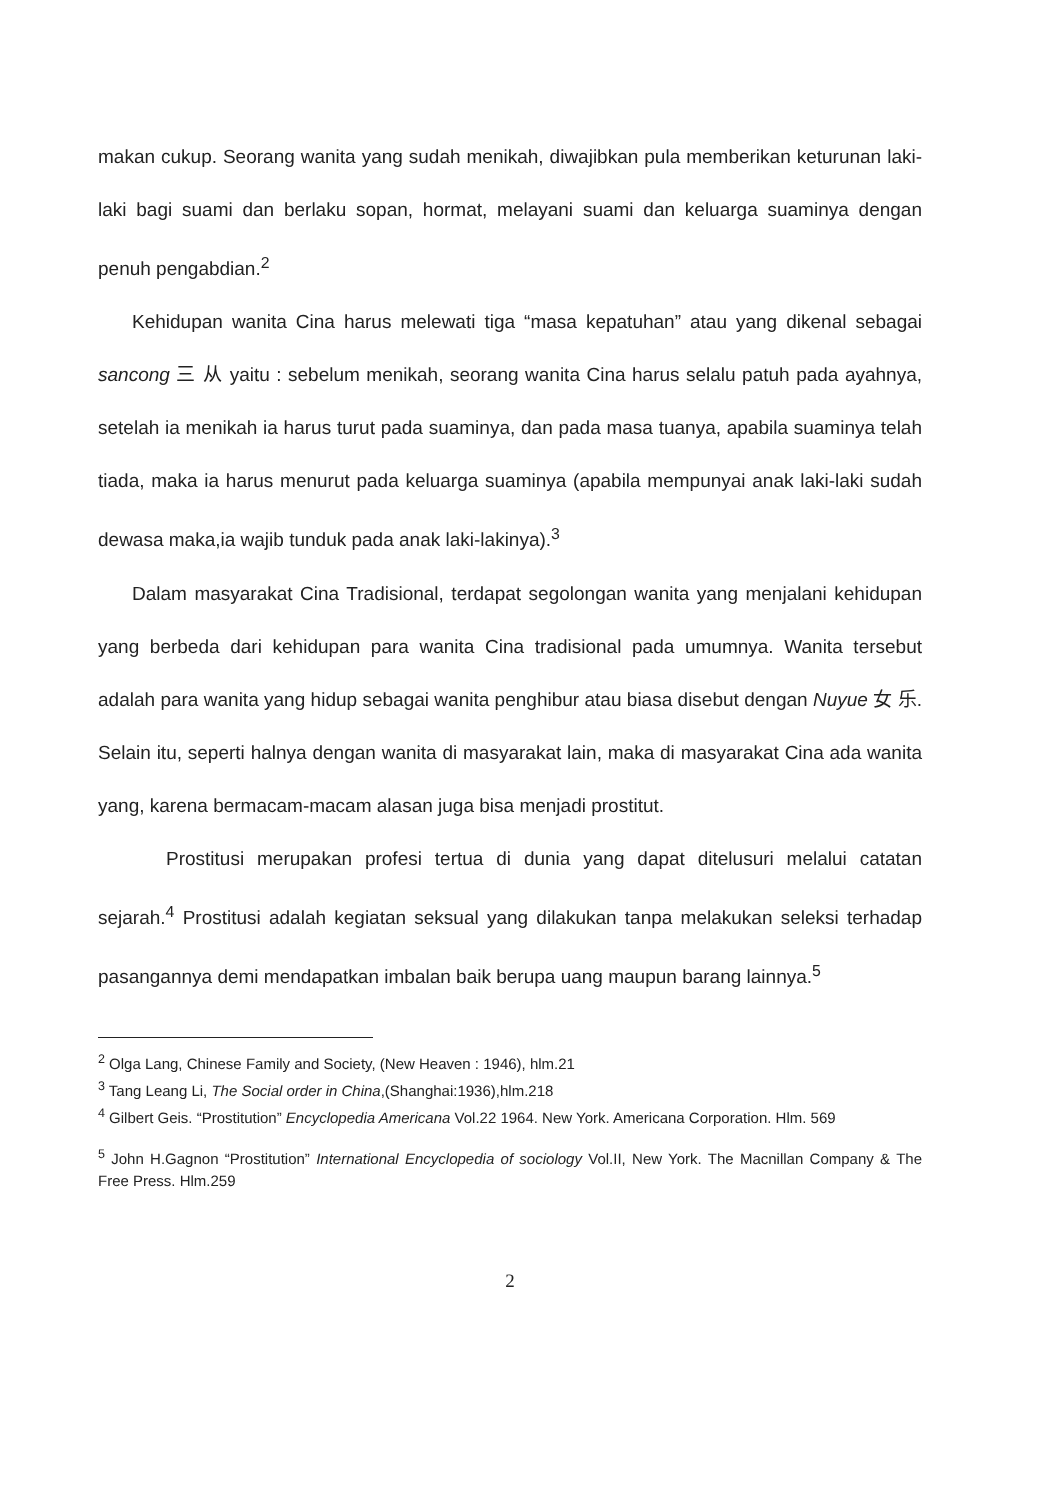makan cukup. Seorang wanita yang sudah menikah, diwajibkan pula memberikan keturunan laki-laki bagi suami dan berlaku sopan, hormat, melayani suami dan keluarga suaminya dengan penuh pengabdian.<sup>2</sup>
Kehidupan wanita Cina harus melewati tiga “masa kepatuhan” atau yang dikenal sebagai sancong 三 从 yaitu : sebelum menikah, seorang wanita Cina harus selalu patuh pada ayahnya, setelah ia menikah ia harus turut pada suaminya, dan pada masa tuanya, apabila suaminya telah tiada, maka ia harus menurut pada keluarga suaminya (apabila mempunyai anak laki-laki sudah dewasa maka,ia wajib tunduk pada anak laki-lakinya).<sup>3</sup>
Dalam masyarakat Cina Tradisional, terdapat segolongan wanita yang menjalani kehidupan yang berbeda dari kehidupan para wanita Cina tradisional pada umumnya. Wanita tersebut adalah para wanita yang hidup sebagai wanita penghibur atau biasa disebut dengan Nuyue 女 乐. Selain itu, seperti halnya dengan wanita di masyarakat lain, maka di masyarakat Cina ada wanita yang, karena bermacam-macam alasan juga bisa menjadi prostitut.
Prostitusi merupakan profesi tertua di dunia yang dapat ditelusuri melalui catatan sejarah.<sup>4</sup> Prostitusi adalah kegiatan seksual yang dilakukan tanpa melakukan seleksi terhadap pasangannya demi mendapatkan imbalan baik berupa uang maupun barang lainnya.<sup>5</sup>
<sup>2</sup> Olga Lang, Chinese Family and Society, (New Heaven : 1946), hlm.21
<sup>3</sup> Tang Leang Li, The Social order in China,(Shanghai:1936),hlm.218
<sup>4</sup> Gilbert Geis. “Prostitution” Encyclopedia Americana Vol.22 1964. New York. Americana Corporation. Hlm. 569
<sup>5</sup> John H.Gagnon “Prostitution” International Encyclopedia of sociology Vol.II, New York. The Macnillan Company & The Free Press. Hlm.259
2